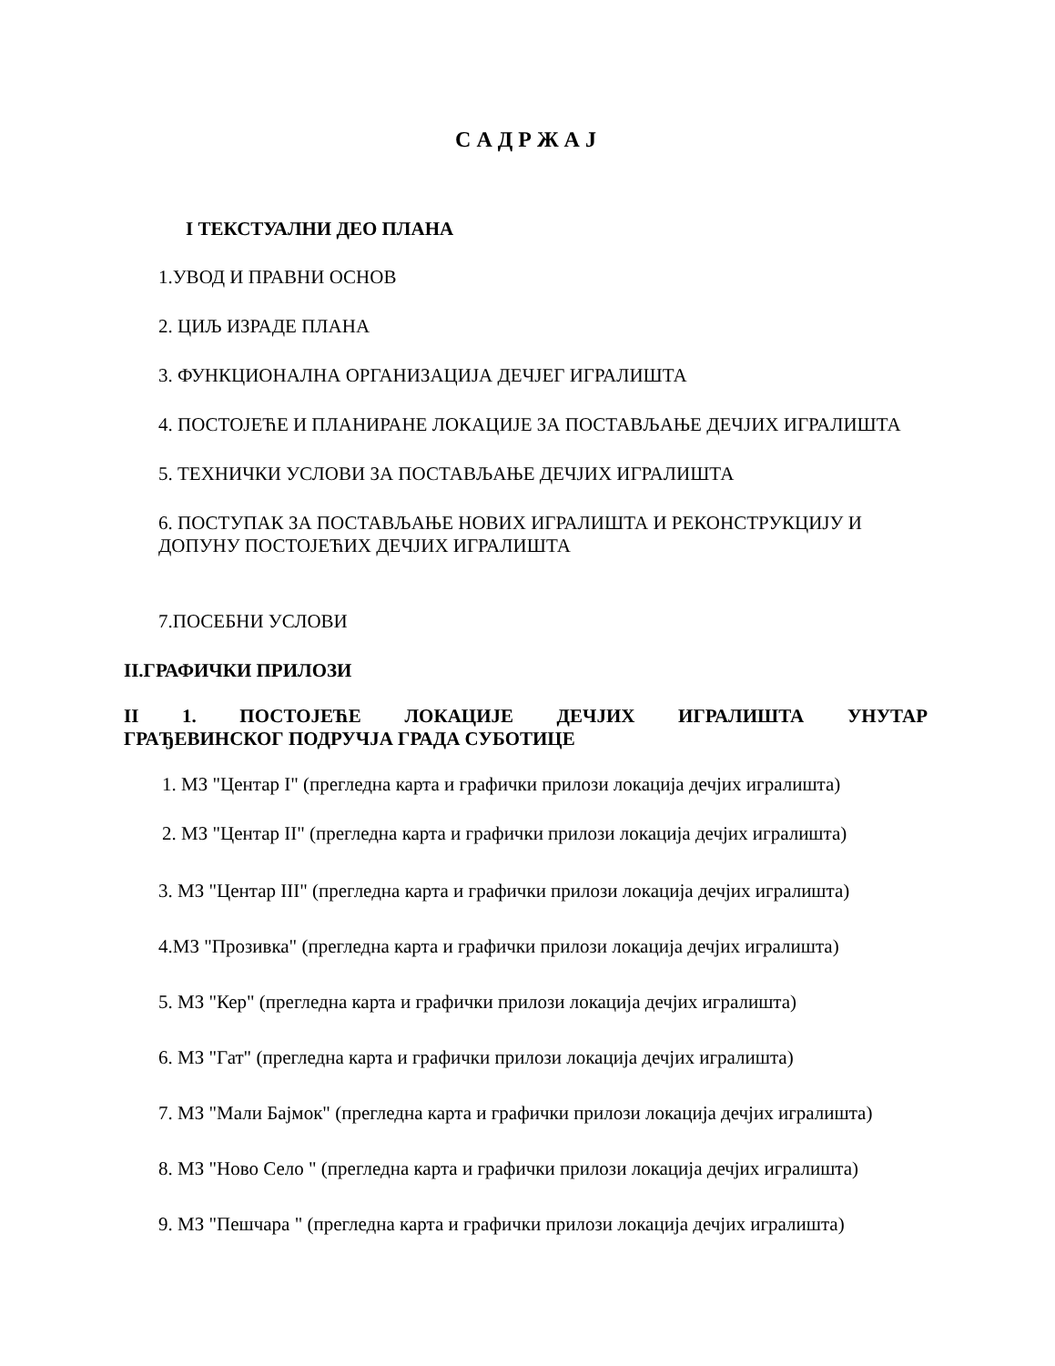С А Д Р Ж А Ј
I ТЕКСТУАЛНИ ДЕО ПЛАНА
1.УВОД И ПРАВНИ ОСНОВ
2. ЦИЉ ИЗРАДЕ ПЛАНА
3. ФУНКЦИОНАЛНА ОРГАНИЗАЦИЈА ДЕЧЈЕГ ИГРАЛИШТА
4. ПОСТОЈЕЋЕ И ПЛАНИРАНЕ ЛОКАЦИЈЕ ЗА ПОСТАВЉАЊЕ ДЕЧЈИХ ИГРАЛИШТА
5. ТЕХНИЧКИ УСЛОВИ ЗА ПОСТАВЉАЊЕ ДЕЧЈИХ ИГРАЛИШТА
6. ПОСТУПАК ЗА ПОСТАВЉАЊЕ НОВИХ ИГРАЛИШТА И РЕКОНСТРУКЦИЈУ И ДОПУНУ ПОСТОЈЕЋИХ ДЕЧЈИХ ИГРАЛИШТА
7.ПОСЕБНИ УСЛОВИ
II.ГРАФИЧКИ ПРИЛОЗИ
II 1. ПОСТОЈЕЋЕ ЛОКАЦИЈЕ ДЕЧЈИХ ИГРАЛИШТА УНУТАР ГРАЂЕВИНСКОГ ПОДРУЧЈА ГРАДА СУБОТИЦЕ
1. МЗ "Центар I" (прегледна карта и графички прилози локација дечјих игралишта)
2. МЗ "Центар II" (прегледна карта и графички прилози локација дечјих игралишта)
3. МЗ "Центар III" (прегледна карта и графички прилози локација дечјих игралишта)
4.МЗ "Прозивка" (прегледна карта и графички прилози локација дечјих игралишта)
5. МЗ "Кер" (прегледна карта и графички прилози локација дечјих игралишта)
6. МЗ "Гат" (прегледна карта и графички прилози локација дечјих игралишта)
7. МЗ "Мали Бајмок" (прегледна карта и графички прилози локација дечјих игралишта)
8. МЗ "Ново Село " (прегледна карта и графички прилози локација дечјих игралишта)
9. МЗ "Пешчара " (прегледна карта и графички прилози локација дечјих игралишта)